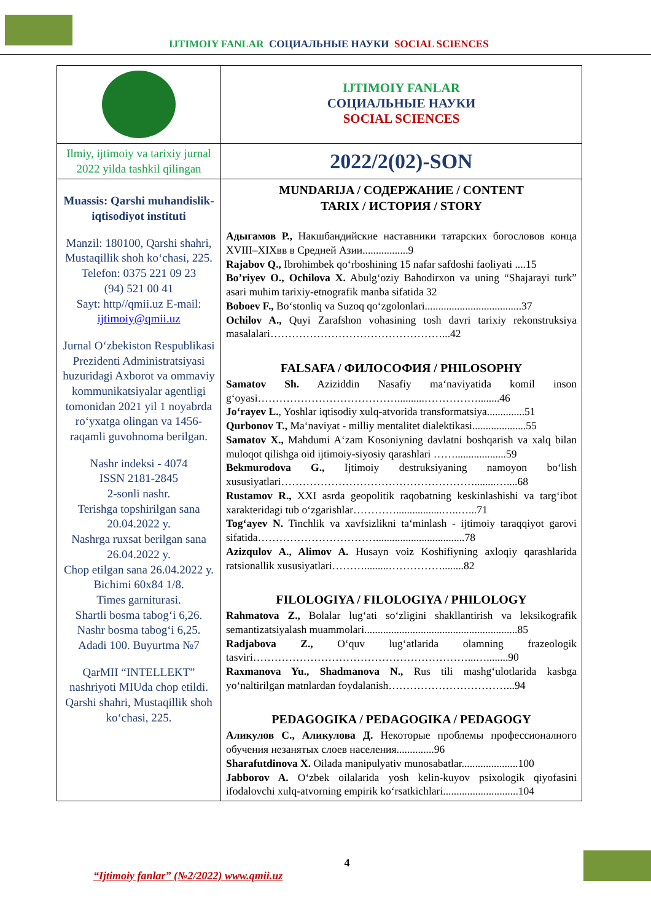IJTIMOIY FANLAR СОЦИАЛЬНЫЕ НАУКИ SOCIAL SCIENCES
| | IJTIMOIY FANLAR СОЦИАЛЬНЫЕ НАУКИ SOCIAL SCIENCES |
| Ilmiy, ijtimoiy va tarixiy jurnal 2022 yilda tashkil qilingan | 2022/2(02)-SON |
| Muassis: Qarshi muhandislik-iqtisodiyot instituti Manzil: 180100, Qarshi shahri, Mustaqillik shoh ko‘chasi, 225. Telefon: 0375 221 09 23 (94) 521 00 41 Sayt: http//qmii.uz E-mail: ijtimoiy@qmii.uz Jurnal O‘zbekiston Respublikasi Prezidenti Administratsiyasi huzuridagi Axborot va ommaviy kommunikatsiyalar agentligi tomonidan 2021 yil 1 noyabrda ro‘yxatga olingan va 1456-raqamli guvohnoma berilgan. Nashr indeksi - 4074 ISSN 2181-2845 2-sonli nashr. Terishga topshirilgan sana 20.04.2022 y. Nashrga ruxsat berilgan sana 26.04.2022 y. Chop etilgan sana 26.04.2022 y. Bichimi 60x84 1/8. Times garniturasi. Shartli bosma tabog‘i 6,26. Nashr bosma tabog‘i 6,25. Adadi 100. Buyurtma №7 QarMII “INTELLEKT” nashriyoti MIUda chop etildi. Qarshi shahri, Mustaqillik shoh ko‘chasi, 225. | MUNDARIJA / СОДЕРЖАНИЕ / CONTENT TARIX / ИСТОРИЯ / STORY Адыгамов Р., Накшбандийские наставники татарских богословов конца XVIII–XIXвв в Средней Азии.................9 Rajabov Q., Ibrohimbek qo‘rboshining 15 nafar safdoshi faoliyati ....15 Bo’riyev O., Ochilova X. Abulg‘oziy Bahodirxon va uning “Shajarayi turk” asari muhim tarixiy-etnografik manba sifatida 32 Boboev F., Bo‘stonliq va Suzoq qo‘zgolonlari....................................37 Ochilov A., Quyi Zarafshon vohasining tosh davri tarixiy rekonstruksiya masalalari…………………………………………...42 FALSAFA / ФИЛОСОФИЯ / PHILOSOPHY Samatov Sh. Aziziddin Nasafiy ma‘naviyatida komil inson g‘oyasi…………………………………..........……………........46 Jo‘rayev L. , Yoshlar iqtisodiy xulq-atvorida transformatsiya..............51 Qurbonov T., Ma‘naviyat - milliy mentalitet dialektikasi....................55 Samatov X., Mahdumi A‘zam Kosoniyning davlatni boshqarish va xalq bilan muloqot qilishga oid ijtimoiy-siyosiy qarashlari ……...................59 Bekmurodova G., Ijtimoiy destruksiyaning namoyon bo‘lish xususiyatlari………………………………………………........…....68 Rustamov R., XXI asrda geopolitik raqobatning keskinlashishi va targ‘ibot xarakteridagi tub o‘zgarishlar………….................…..…...71 Tog‘ayev N. Tinchlik va xavfsizlikni ta‘minlash - ijtimoiy taraqqiyot garovi sifatida…………………………….................................78 Azizqulov A., Alimov A. Husayn voiz Koshifiyning axloqiy qarashlarida ratsionallik xususiyatlari……….........……………........82 FILOLOGIYA / FILOLOGIYA / PHILOLOGY Rahmatova Z., Bolalar lug‘ati so‘zligini shakllantirish va leksikografik semantizatsiyalash muammolari.........................................................85 Radjabova Z., O‘quv lug‘atlarida olamning frazeologik tasviri……………………………………………………...…........90 Raxmanova Yu., Shadmanova N., Rus tili mashg‘ulotlarida kasbga yo‘naltirilgan matnlardan foydalanish……………………………...94 PEDAGOGIKA / PEDAGOGIKA / PEDAGOGY Аликулов С., Аликулова Д. Некоторые проблемы профессионалного обучения незанятых слоев населения..............96 Sharafutdinova X. Oilada manipulyativ munosabatlar.....................100 Jabborov A. O‘zbek oilalarida yosh kelin-kuyov psixologik qiyofasini ifodalovchi xulq-atvorning empirik ko‘rsatkichlari............................104 |
4
“Ijtimoiy fanlar” (№2/2022) www.qmii.uz